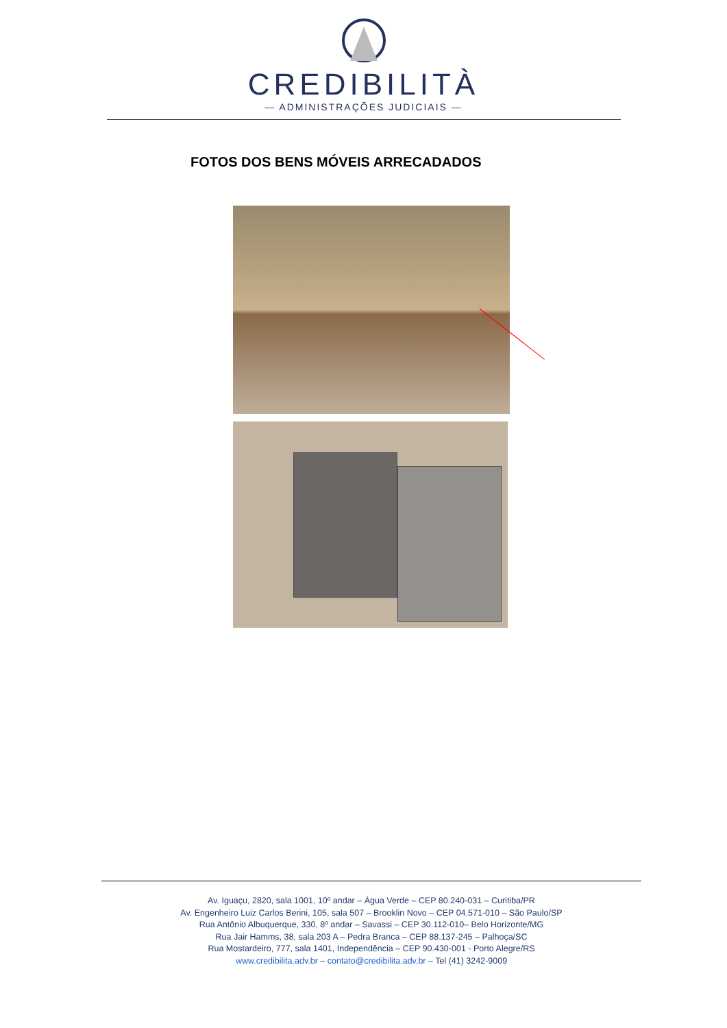CREDIBILITÀ
— ADMINISTRAÇÕES JUDICIAIS —
FOTOS DOS BENS MÓVEIS ARRECADADOS
Av. Iguaçu, 2820, sala 1001, 10º andar – Água Verde – CEP 80.240-031 – Curitiba/PR
Av. Engenheiro Luiz Carlos Berini, 105, sala 507 – Brooklin Novo – CEP 04.571-010 – São Paulo/SP
Rua Antônio Albuquerque, 330, 8º andar – Savassi – CEP 30.112-010– Belo Horizonte/MG
Rua Jair Hamms, 38, sala 203 A – Pedra Branca – CEP 88.137-245 – Palhoça/SC
Rua Mostardeiro, 777, sala 1401, Independência – CEP 90.430-001 - Porto Alegre/RS
www.credibilita.adv.br – contato@credibilita.adv.br – Tel (41) 3242-9009